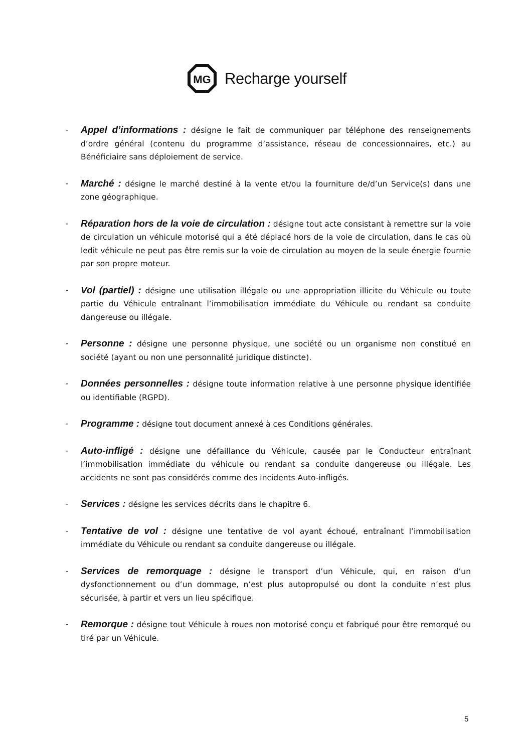MG
Recharge yourself
-
Appel d’informations : désigne le fait de communiquer par téléphone des renseignements d’ordre général (contenu du programme d’assistance, réseau de concessionnaires, etc.) au Bénéficiaire sans déploiement de service.
-
Marché : désigne le marché destiné à la vente et/ou la fourniture de/d’un Service(s) dans une zone géographique.
-
Réparation hors de la voie de circulation : désigne tout acte consistant à remettre sur la voie de circulation un véhicule motorisé qui a été déplacé hors de la voie de circulation, dans le cas où ledit véhicule ne peut pas être remis sur la voie de circulation au moyen de la seule énergie fournie par son propre moteur.
-
Vol (partiel) : désigne une utilisation illégale ou une appropriation illicite du Véhicule ou toute partie du Véhicule entraînant l’immobilisation immédiate du Véhicule ou rendant sa conduite dangereuse ou illégale.
-
Personne : désigne une personne physique, une société ou un organisme non constitué en société (ayant ou non une personnalité juridique distincte).
-
Données personnelles : désigne toute information relative à une personne physique identifiée ou identifiable (RGPD).
-
Programme : désigne tout document annexé à ces Conditions générales.
-
Auto-infligé : désigne une défaillance du Véhicule, causée par le Conducteur entraînant l’immobilisation immédiate du véhicule ou rendant sa conduite dangereuse ou illégale. Les accidents ne sont pas considérés comme des incidents Auto-infligés.
-
Services : désigne les services décrits dans le chapitre 6.
-
Tentative de vol : désigne une tentative de vol ayant échoué, entraînant l’immobilisation immédiate du Véhicule ou rendant sa conduite dangereuse ou illégale.
-
Services de remorquage : désigne le transport d’un Véhicule, qui, en raison d’un dysfonctionnement ou d’un dommage, n’est plus autopropulsé ou dont la conduite n’est plus sécurisée, à partir et vers un lieu spécifique.
-
Remorque : désigne tout Véhicule à roues non motorisé conçu et fabriqué pour être remorqué ou tiré par un Véhicule.
5